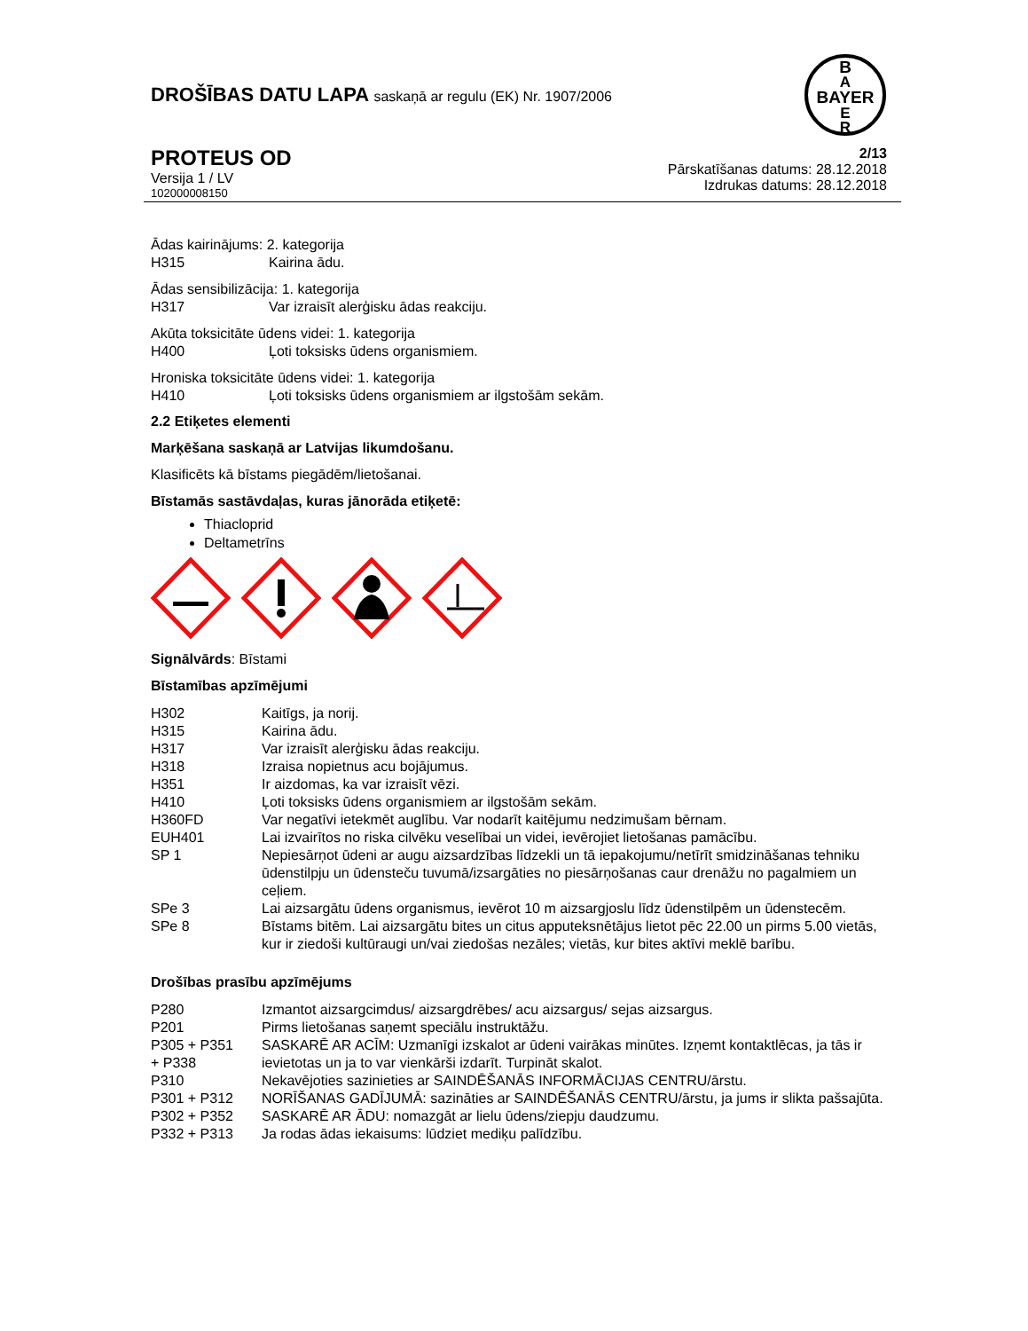DROŠĪBAS DATU LAPA saskaņā ar regulu (EK) Nr. 1907/2006
BAYER
B
A
E
R
PROTEUS OD
Versija 1 / LV
102000008150
2/13
Pārskatīšanas datums: 28.12.2018
Izdrukas datums: 28.12.2018
Ādas kairinājums: 2. kategorija
| H315 | Kairina ādu. |
Ādas sensibilizācija: 1. kategorija
| H317 | Var izraisīt alerģisku ādas reakciju. |
Akūta toksicitāte ūdens videi: 1. kategorija
| H400 | Ļoti toksisks ūdens organismiem. |
Hroniska toksicitāte ūdens videi: 1. kategorija
| H410 | Ļoti toksisks ūdens organismiem ar ilgstošām sekām. |
2.2 Etiķetes elementi
Marķēšana saskaņā ar Latvijas likumdošanu.
Klasificēts kā bīstams piegādēm/lietošanai.
Bīstamās sastāvdaļas, kuras jānorāda etiķetē:
Thiacloprid
Deltametrīns
Signālvārds: Bīstami
Bīstamības apzīmējumi
| H302 | Kaitīgs, ja norij. |
| H315 | Kairina ādu. |
| H317 | Var izraisīt alerģisku ādas reakciju. |
| H318 | Izraisa nopietnus acu bojājumus. |
| H351 | Ir aizdomas, ka var izraisīt vēzi. |
| H410 | Ļoti toksisks ūdens organismiem ar ilgstošām sekām. |
| H360FD | Var negatīvi ietekmēt auglību. Var nodarīt kaitējumu nedzimušam bērnam. |
| EUH401 | Lai izvairītos no riska cilvēku veselībai un videi, ievērojiet lietošanas pamācību. |
| SP 1 | Nepiesārņot ūdeni ar augu aizsardzības līdzekli un tā iepakojumu/netīrīt smidzināšanas tehniku ūdenstilpju un ūdensteču tuvumā/izsargāties no piesārņošanas caur drenāžu no pagalmiem un ceļiem. |
| SPe 3 | Lai aizsargātu ūdens organismus, ievērot 10 m aizsargjoslu līdz ūdenstilpēm un ūdenstecēm. |
| SPe 8 | Bīstams bitēm. Lai aizsargātu bites un citus apputeksnētājus lietot pēc 22.00 un pirms 5.00 vietās, kur ir ziedoši kultūraugi un/vai ziedošas nezāles; vietās, kur bites aktīvi meklē barību. |
Drošības prasību apzīmējums
| P280 | Izmantot aizsargcimdus/ aizsargdrēbes/ acu aizsargus/ sejas aizsargus. |
| P201 | Pirms lietošanas saņemt speciālu instruktāžu. |
| P305 + P351 + P338 | SASKARĒ AR ACĪM: Uzmanīgi izskalot ar ūdeni vairākas minūtes. Izņemt kontaktlēcas, ja tās ir ievietotas un ja to var vienkārši izdarīt. Turpināt skalot. |
| P310 | Nekavējoties sazinieties ar SAINDĒŠANĀS INFORMĀCIJAS CENTRU/ārstu. |
| P301 + P312 | NORĪŠANAS GADĪJUMĀ: sazināties ar SAINDĒŠANĀS CENTRU/ārstu, ja jums ir slikta pašsajūta. |
| P302 + P352 | SASKARĒ AR ĀDU: nomazgāt ar lielu ūdens/ziepju daudzumu. |
| P332 + P313 | Ja rodas ādas iekaisums: lūdziet mediķu palīdzību. |